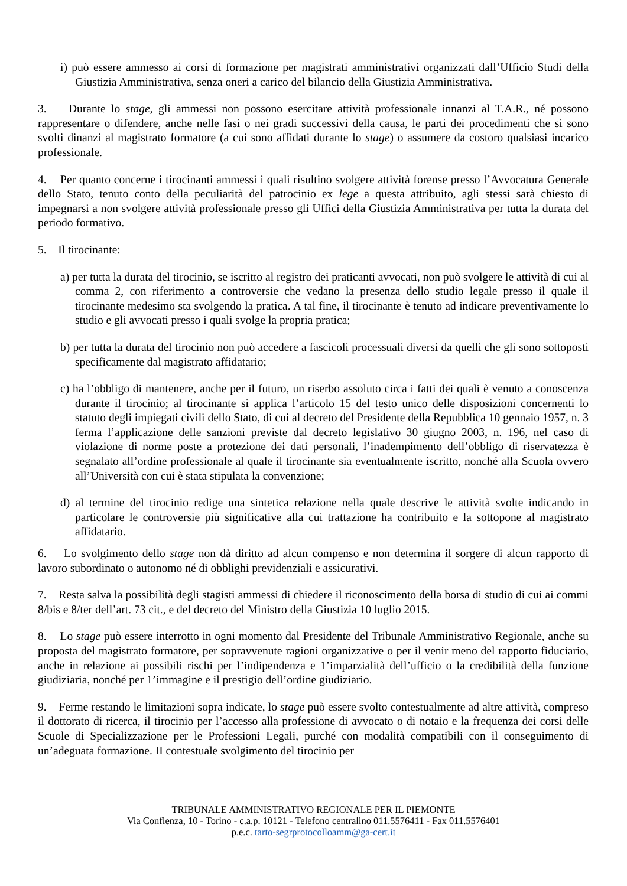i) può essere ammesso ai corsi di formazione per magistrati amministrativi organizzati dall’Ufficio Studi della Giustizia Amministrativa, senza oneri a carico del bilancio della Giustizia Amministrativa.
3. Durante lo stage, gli ammessi non possono esercitare attività professionale innanzi al T.A.R., né possono rappresentare o difendere, anche nelle fasi o nei gradi successivi della causa, le parti dei procedimenti che si sono svolti dinanzi al magistrato formatore (a cui sono affidati durante lo stage) o assumere da costoro qualsiasi incarico professionale.
4. Per quanto concerne i tirocinanti ammessi i quali risultino svolgere attività forense presso l’Avvocatura Generale dello Stato, tenuto conto della peculiarità del patrocinio ex lege a questa attribuito, agli stessi sarà chiesto di impegnarsi a non svolgere attività professionale presso gli Uffici della Giustizia Amministrativa per tutta la durata del periodo formativo.
5. Il tirocinante:
a) per tutta la durata del tirocinio, se iscritto al registro dei praticanti avvocati, non può svolgere le attività di cui al comma 2, con riferimento a controversie che vedano la presenza dello studio legale presso il quale il tirocinante medesimo sta svolgendo la pratica. A tal fine, il tirocinante è tenuto ad indicare preventivamente lo studio e gli avvocati presso i quali svolge la propria pratica;
b) per tutta la durata del tirocinio non può accedere a fascicoli processuali diversi da quelli che gli sono sottoposti specificamente dal magistrato affidatario;
c) ha l’obbligo di mantenere, anche per il futuro, un riserbo assoluto circa i fatti dei quali è venuto a conoscenza durante il tirocinio; al tirocinante si applica l’articolo 15 del testo unico delle disposizioni concernenti lo statuto degli impiegati civili dello Stato, di cui al decreto del Presidente della Repubblica 10 gennaio 1957, n. 3 ferma l’applicazione delle sanzioni previste dal decreto legislativo 30 giugno 2003, n. 196, nel caso di violazione di norme poste a protezione dei dati personali, l’inadempimento dell’obbligo di riservatezza è segnalato all’ordine professionale al quale il tirocinante sia eventualmente iscritto, nonché alla Scuola ovvero all’Università con cui è stata stipulata la convenzione;
d) al termine del tirocinio redige una sintetica relazione nella quale descrive le attività svolte indicando in particolare le controversie più significative alla cui trattazione ha contribuito e la sottopone al magistrato affidatario.
6. Lo svolgimento dello stage non dà diritto ad alcun compenso e non determina il sorgere di alcun rapporto di lavoro subordinato o autonomo né di obblighi previdenziali e assicurativi.
7. Resta salva la possibilità degli stagisti ammessi di chiedere il riconoscimento della borsa di studio di cui ai commi 8/bis e 8/ter dell’art. 73 cit., e del decreto del Ministro della Giustizia 10 luglio 2015.
8. Lo stage può essere interrotto in ogni momento dal Presidente del Tribunale Amministrativo Regionale, anche su proposta del magistrato formatore, per sopravvenute ragioni organizzative o per il venir meno del rapporto fiduciario, anche in relazione ai possibili rischi per l’indipendenza e 1’imparzialità dell’ufficio o la credibilità della funzione giudiziaria, nonché per 1’immagine e il prestigio dell’ordine giudiziario.
9. Ferme restando le limitazioni sopra indicate, lo stage può essere svolto contestualmente ad altre attività, compreso il dottorato di ricerca, il tirocinio per l’accesso alla professione di avvocato o di notaio e la frequenza dei corsi delle Scuole di Specializzazione per le Professioni Legali, purché con modalità compatibili con il conseguimento di un’adeguata formazione. II contestuale svolgimento del tirocinio per
TRIBUNALE AMMINISTRATIVO REGIONALE PER IL PIEMONTE
Via Confienza, 10 - Torino - c.a.p. 10121 - Telefono centralino 011.5576411 - Fax 011.5576401
p.e.c. tarto-segrprotocolloamm@ga-cert.it